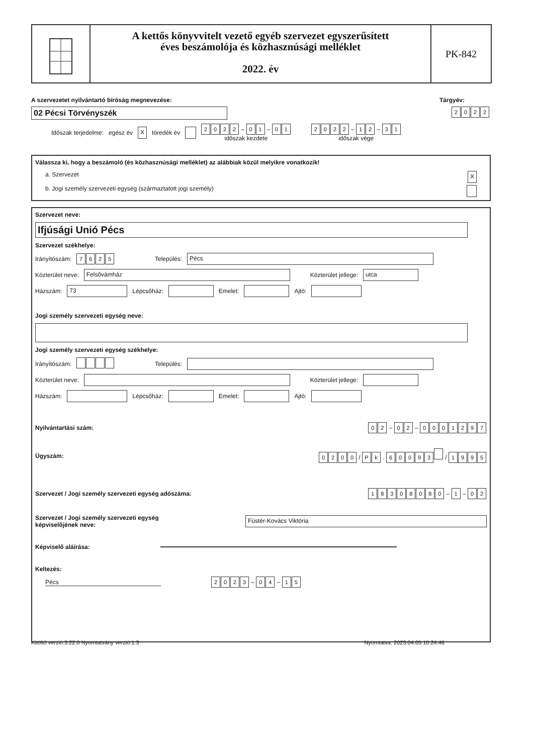A kettős könyvvitelt vezető egyéb szervezet egyszerűsített
éves beszámolója és közhasznúsági melléklet
2022. év
PK-842
A szervezetet nyilvántartó bíróság megnevezése: Tárgyév:
02 Pécsi Törvényszék 2022
Időszak terjedelme: egész év X töredék év 2022 – 01 – 01
időszak kezdete 2022 – 12 – 31
időszak vége
Válassza ki, hogy a beszámoló (és közhasznúsági melléklet) az alábbiak közül melyikre vonatkozik!
a. Szervezet X
b. Jogi személy szervezeti egység (származtatott jogi személy)
Szervezet neve:
Ifjúsági Unió Pécs
Szervezet székhelye:
Irányítószám: 7625 Település: Pécs
Közterület neve: Felsővámház Közterület jellege: utca
Házszám: 73 Lépcsőház: Emelet: Ajtó:
Jogi személy szervezeti egység neve:
Jogi személy szervezeti egység székhelye:
Irányítószám: Település:
Közterület neve: Közterület jellege:
Házszám: Lépcsőház: Emelet: Ajtó:
Nyilvántartási szám: 02 – 02 – 0001297
Ügyszám: 0200 / Pk . 60093 / 1995
Szervezet / Jogi személy szervezeti egység adószáma: 18308080 – 1 – 02
Szervezet / Jogi személy szervezeti egység
képviselőjének neve: Füstér-Kovács Viktória
Képviselő aláírása:
Keltezés:
Pécs 2023 – 04 – 15
Kitöltő verzió:3.22.0 Nyomtatvány verzió:1.3 Nyomtatva: 2023.04.05 10.24.46